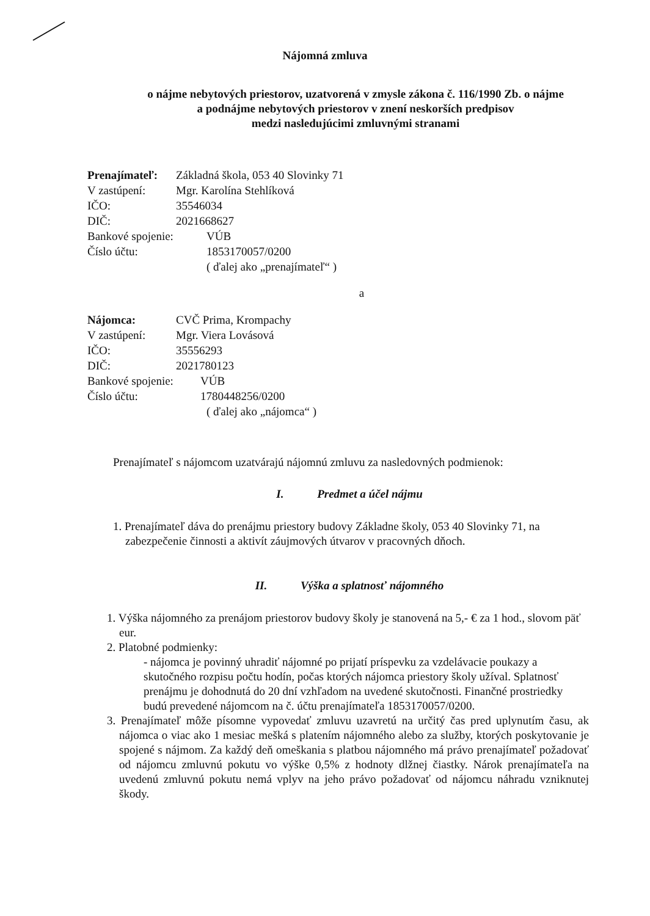Nájomná zmluva
o nájme nebytových priestorov, uzatvorená v zmysle zákona č. 116/1990 Zb. o nájme
a podnájme nebytových priestorov v znení neskorších predpisov
medzi nasledujúcimi zmluvnými stranami
Prenajímateľ:
Základná škola, 053 40 Slovinky 71
V zastúpení: Mgr. Karolína Stehlíková
IČO: 35546034
DIČ: 2021668627
Bankové spojenie: VÚB
Číslo účtu: 1853170057/0200
( ďalej ako „prenajímateľ“ )
a
Nájomca: CVČ Prima, Krompachy
V zastúpení: Mgr. Viera Lovásová
IČO: 35556293
DIČ: 2021780123
Bankové spojenie:
VÚB
Číslo účtu: 1780448256/0200
( ďalej ako „nájomca“ )
Prenajímateľ s nájomcom uzatvárajú nájomnú zmluvu za nasledovných podmienok:
I. Predmet a účel nájmu
1. Prenajímateľ dáva do prenájmu priestory budovy Základne školy, 053 40 Slovinky 71, na zabezpečenie činnosti a aktivít záujmových útvarov v pracovných dňoch.
II. Výška a splatnosť nájomného
1. Výška nájomného za prenájom priestorov budovy školy je stanovená na 5,- € za 1 hod., slovom päť eur.
2. Platobné podmienky:
- nájomca je povinný uhradiť nájomné po prijatí príspevku za vzdelávacie poukazy a skutočného rozpisu počtu hodín, počas ktorých nájomca priestory školy užíval. Splatnosť prenájmu je dohodnutá do 20 dní vzhľadom na uvedené skutočnosti. Finančné prostriedky budú prevedené nájomcom na č. účtu prenajímateľa 1853170057/0200.
3. Prenajímateľ môže písomne vypovedať zmluvu uzavretú na určitý čas pred uplynutím času, ak nájomca o viac ako 1 mesiac mešká s platením nájomného alebo za služby, ktorých poskytovanie je spojené s nájmom. Za každý deň omeškania s platbou nájomného má právo prenajímateľ požadovať od nájomcu zmluvnú pokutu vo výške 0,5% z hodnoty dlžnej čiastky. Nárok prenajímateľa na uvedenú zmluvnú pokutu nemá vplyv na jeho právo požadovať od nájomcu náhradu vzniknutej škody.